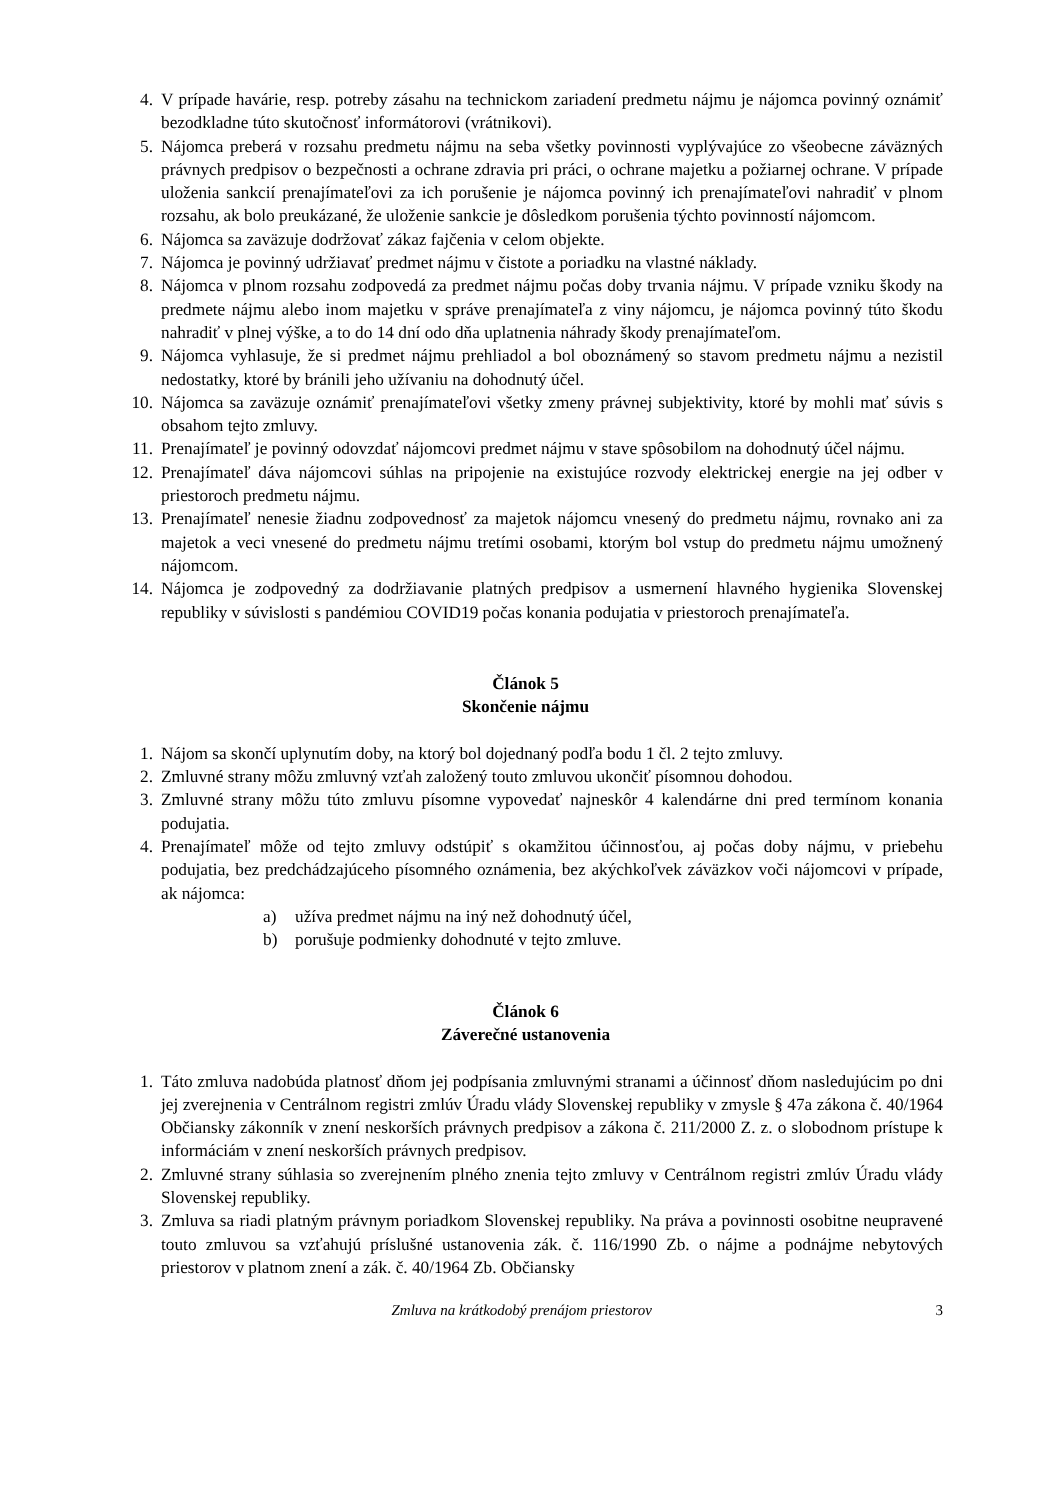4. V prípade havárie, resp. potreby zásahu na technickom zariadení predmetu nájmu je nájomca povinný oznámiť bezodkladne túto skutočnosť informátorovi (vrátnikovi).
5. Nájomca preberá v rozsahu predmetu nájmu na seba všetky povinnosti vyplývajúce zo všeobecne záväzných právnych predpisov o bezpečnosti a ochrane zdravia pri práci, o ochrane majetku a požiarnej ochrane. V prípade uloženia sankcií prenajímateľovi za ich porušenie je nájomca povinný ich prenajímateľovi nahradiť v plnom rozsahu, ak bolo preukázané, že uloženie sankcie je dôsledkom porušenia týchto povinností nájomcom.
6. Nájomca sa zaväzuje dodržovať zákaz fajčenia v celom objekte.
7. Nájomca je povinný udržiavať predmet nájmu v čistote a poriadku na vlastné náklady.
8. Nájomca v plnom rozsahu zodpovedá za predmet nájmu počas doby trvania nájmu. V prípade vzniku škody na predmete nájmu alebo inom majetku v správe prenajímateľa z viny nájomcu, je nájomca povinný túto škodu nahradiť v plnej výške, a to do 14 dní odo dňa uplatnenia náhrady škody prenajímateľom.
9. Nájomca vyhlasuje, že si predmet nájmu prehliadol a bol oboznámený so stavom predmetu nájmu a nezistil nedostatky, ktoré by bránili jeho užívaniu na dohodnutý účel.
10. Nájomca sa zaväzuje oznámiť prenajímateľovi všetky zmeny právnej subjektivity, ktoré by mohli mať súvis s obsahom tejto zmluvy.
11. Prenajímateľ je povinný odovzdať nájomcovi predmet nájmu v stave spôsobilom na dohodnutý účel nájmu.
12. Prenajímateľ dáva nájomcovi súhlas na pripojenie na existujúce rozvody elektrickej energie na jej odber v priestoroch predmetu nájmu.
13. Prenajímateľ nenesie žiadnu zodpovednosť za majetok nájomcu vnesený do predmetu nájmu, rovnako ani za majetok a veci vnesené do predmetu nájmu tretími osobami, ktorým bol vstup do predmetu nájmu umožnený nájomcom.
14. Nájomca je zodpovedný za dodržiavanie platných predpisov a usmernení hlavného hygienika Slovenskej republiky v súvislosti s pandémiou COVID19 počas konania podujatia v priestoroch prenajímateľa.
Článok 5
Skončenie nájmu
1. Nájom sa skončí uplynutím doby, na ktorý bol dojednaný podľa bodu 1 čl. 2 tejto zmluvy.
2. Zmluvné strany môžu zmluvný vzťah založený touto zmluvou ukončiť písomnou dohodou.
3. Zmluvné strany môžu túto zmluvu písomne vypovedať najneskôr 4 kalendárne dni pred termínom konania podujatia.
4. Prenajímateľ môže od tejto zmluvy odstúpiť s okamžitou účinnosťou, aj počas doby nájmu, v priebehu podujatia, bez predchádzajúceho písomného oznámenia, bez akýchkoľvek záväzkov voči nájomcovi v prípade, ak nájomca:
a) užíva predmet nájmu na iný než dohodnutý účel,
b) porušuje podmienky dohodnuté v tejto zmluve.
Článok 6
Záverečné ustanovenia
1. Táto zmluva nadobúda platnosť dňom jej podpísania zmluvnými stranami a účinnosť dňom nasledujúcim po dni jej zverejnenia v Centrálnom registri zmlúv Úradu vlády Slovenskej republiky v zmysle § 47a zákona č. 40/1964 Občiansky zákonník v znení neskorších právnych predpisov a zákona č. 211/2000 Z. z. o slobodnom prístupe k informáciám v znení neskorších právnych predpisov.
2. Zmluvné strany súhlasia so zverejnením plného znenia tejto zmluvy v Centrálnom registri zmlúv Úradu vlády Slovenskej republiky.
3. Zmluva sa riadi platným právnym poriadkom Slovenskej republiky. Na práva a povinnosti osobitne neupravené touto zmluvou sa vzťahujú príslušné ustanovenia zák. č. 116/1990 Zb. o nájme a podnájme nebytových priestorov v platnom znení a zák. č. 40/1964 Zb. Občiansky
Zmluva na krátkodobý prenájom priestorov 3